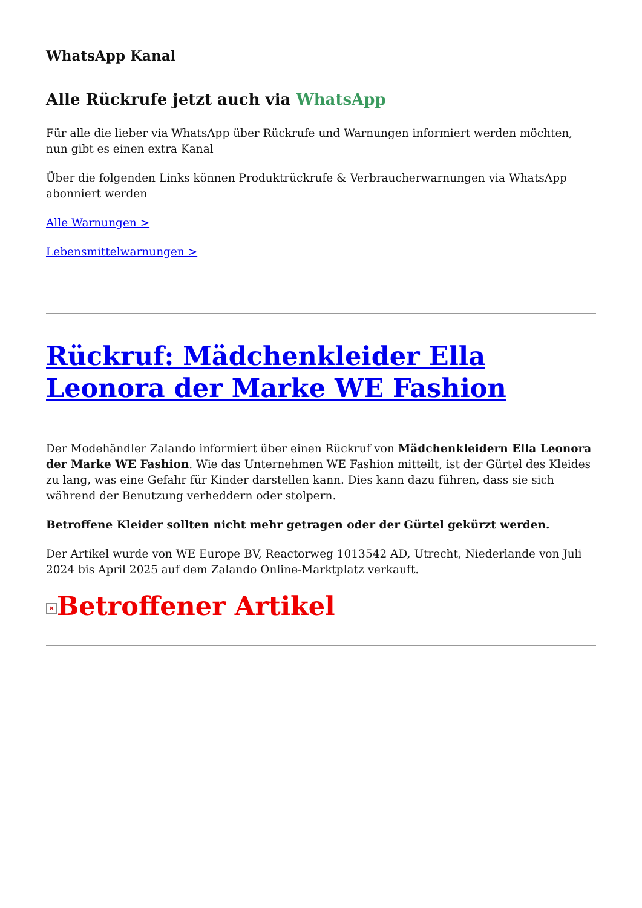WhatsApp Kanal
Alle Rückrufe jetzt auch via WhatsApp
Für alle die lieber via WhatsApp über Rückrufe und Warnungen informiert werden möchten, nun gibt es einen extra Kanal
Über die folgenden Links können Produktrückrufe & Verbraucherwarnungen via WhatsApp abonniert werden
Alle Warnungen >
Lebensmittelwarnungen >
Rückruf: Mädchenkleider Ella Leonora der Marke WE Fashion
Der Modehändler Zalando informiert über einen Rückruf von Mädchenkleidern Ella Leonora der Marke WE Fashion. Wie das Unternehmen WE Fashion mitteilt, ist der Gürtel des Kleides zu lang, was eine Gefahr für Kinder darstellen kann. Dies kann dazu führen, dass sie sich während der Benutzung verheddern oder stolpern.
Betroffene Kleider sollten nicht mehr getragen oder der Gürtel gekürzt werden.
Der Artikel wurde von WE Europe BV, Reactorweg 1013542 AD, Utrecht, Niederlande von Juli 2024 bis April 2025 auf dem Zalando Online-Marktplatz verkauft.
× Betroffener Artikel